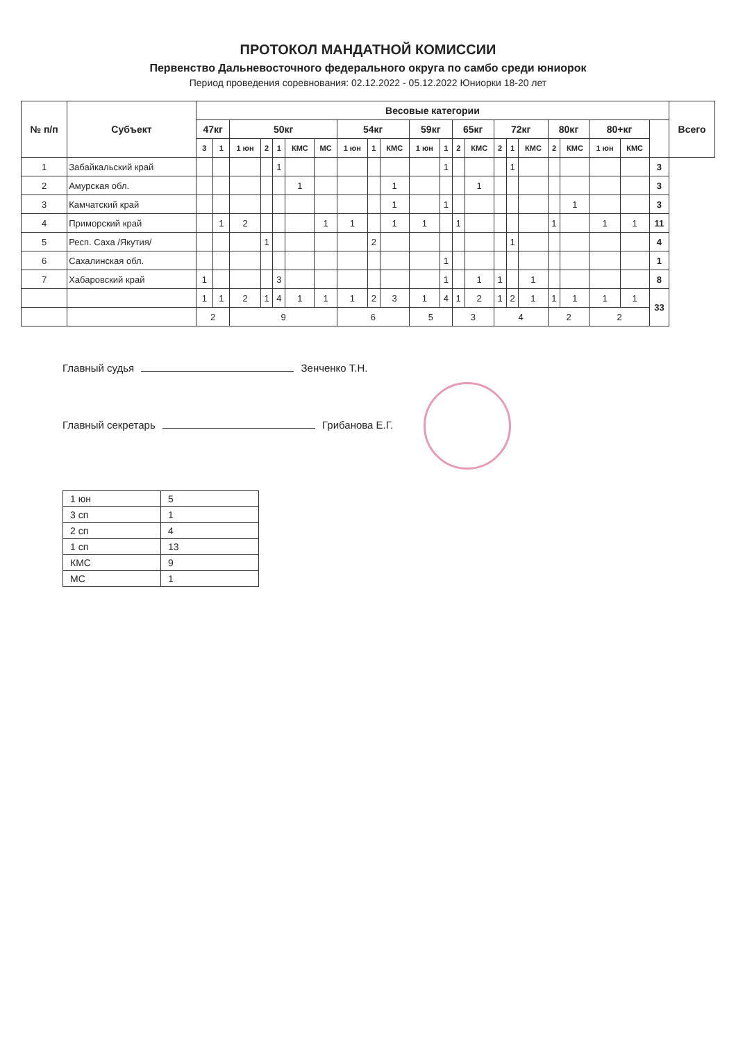ПРОТОКОЛ МАНДАТНОЙ КОМИССИИ
Первенство Дальневосточного федерального округа по самбо среди юниорок
Период проведения соревнования: 02.12.2022 - 05.12.2022 Юниорки 18-20 лет
| № п/п | Субъект | Весовые категории | | | | | | | | | | | | | | | | | | | | | | Всего |
| --- | --- | --- | --- | --- | --- | --- | --- | --- | --- | --- | --- | --- | --- | --- | --- | --- | --- | --- | --- | --- | --- | --- | --- | --- |
| | | 47кг | | 50кг | | | | | 54кг | | | 59кг | | 65кг | | 72кг | | | 80кг | | 80+кг | | | |
| | | 3 | 1 | 1 юн | 2 | 1 | КМС | МС | 1 юн | 1 | КМС | 1 юн | 1 | 2 | КМС | 2 | 1 | КМС | 2 | КМС | 1 юн | КМС | | |
| 1 | Забайкальский край | | | | | 1 | | | | | | | 1 | | | | 1 | | | | | | 3 | |
| 2 | Амурская обл. | | | | | | 1 | | | | 1 | | | | 1 | | | | | | | | 3 | |
| 3 | Камчатский край | | | | | | | | | | 1 | | 1 | | | | | | | 1 | | | 3 | |
| 4 | Приморский край | | 1 | 2 | | | | 1 | 1 | | 1 | 1 | | 1 | | | | | 1 | | 1 | 1 | 11 | |
| 5 | Респ. Саха /Якутия/ | | | | 1 | | | | | 2 | | | | | | | 1 | | | | | | 4 | |
| 6 | Сахалинская обл. | | | | | | | | | | | | 1 | | | | | | | | | | 1 | |
| 7 | Хабаровский край | 1 | | | | 3 | | | | | | | 1 | | 1 | 1 | | 1 | | | | | 8 | |
| | | 1 | 1 | 2 | 1 | 4 | 1 | 1 | 1 | 2 | 3 | 1 | 4 | 1 | 2 | 1 | 2 | 1 | 1 | 1 | 1 | 1 | 33 | |
| | | 2 | | 9 | | | | | 6 | | | 5 | | 3 | | 4 | | | 2 | | 2 | | | |
Главный судья Зенченко Т.Н.
Главный секретарь Грибанова Е.Г.
| 1 юн | 5 |
| 3 сп | 1 |
| 2 сп | 4 |
| 1 сп | 13 |
| КМС | 9 |
| МС | 1 |